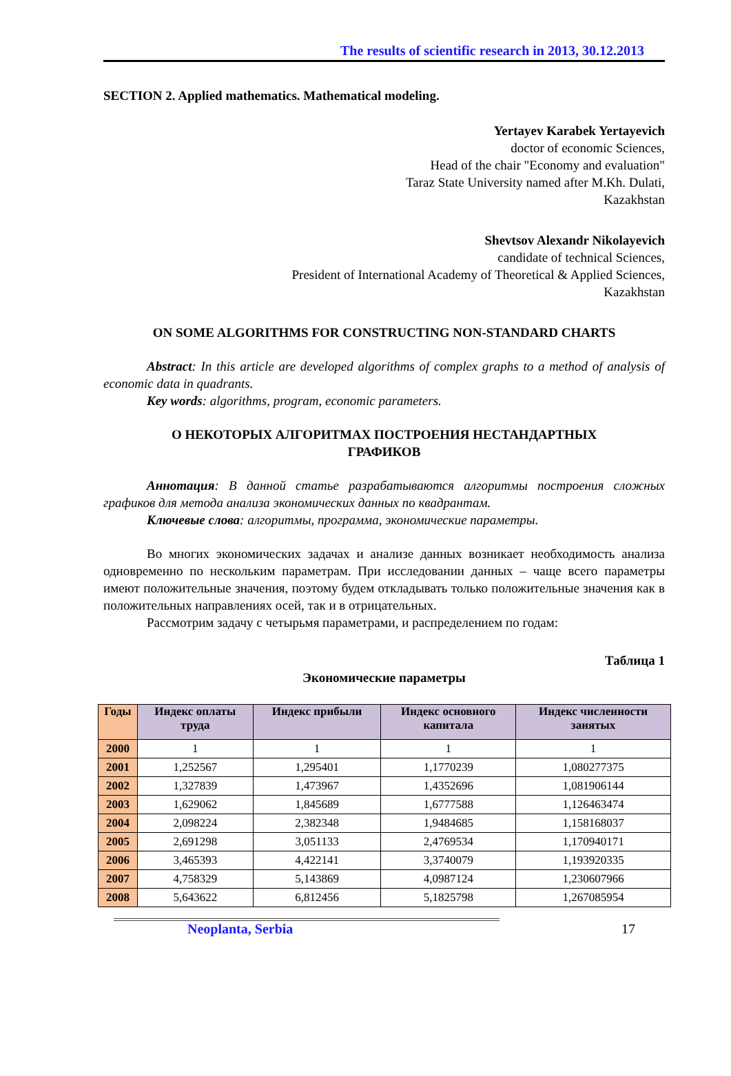The results of scientific research in 2013, 30.12.2013
SECTION 2. Applied mathematics. Mathematical modeling.
Yertayev Karabek Yertayevich
doctor of economic Sciences,
Head of the chair "Economy and evaluation"
Taraz State University named after M.Kh. Dulati,
Kazakhstan
Shevtsov Alexandr Nikolayevich
candidate of technical Sciences,
President of International Academy of Theoretical & Applied Sciences,
Kazakhstan
ON SOME ALGORITHMS FOR CONSTRUCTING NON-STANDARD CHARTS
Abstract: In this article are developed algorithms of complex graphs to a method of analysis of economic data in quadrants.
Key words: algorithms, program, economic parameters.
О НЕКОТОРЫХ АЛГОРИТМАХ ПОСТРОЕНИЯ НЕСТАНДАРТНЫХ
ГРАФИКОВ
Аннотация: В данной статье разрабатываются алгоритмы построения сложных графиков для метода анализа экономических данных по квадрантам.
Ключевые слова: алгоритмы, программа, экономические параметры.
Во многих экономических задачах и анализе данных возникает необходимость анализа одновременно по нескольким параметрам. При исследовании данных – чаще всего параметры имеют положительные значения, поэтому будем откладывать только положительные значения как в положительных направлениях осей, так и в отрицательных.
Рассмотрим задачу с четырьмя параметрами, и распределением по годам:
Таблица 1
Экономические параметры
| Годы | Индекс оплаты труда | Индекс прибыли | Индекс основного капитала | Индекс численности занятых |
| --- | --- | --- | --- | --- |
| 2000 | 1 | 1 | 1 | 1 |
| 2001 | 1,252567 | 1,295401 | 1,1770239 | 1,080277375 |
| 2002 | 1,327839 | 1,473967 | 1,4352696 | 1,081906144 |
| 2003 | 1,629062 | 1,845689 | 1,6777588 | 1,126463474 |
| 2004 | 2,098224 | 2,382348 | 1,9484685 | 1,158168037 |
| 2005 | 2,691298 | 3,051133 | 2,4769534 | 1,170940171 |
| 2006 | 3,465393 | 4,422141 | 3,3740079 | 1,193920335 |
| 2007 | 4,758329 | 5,143869 | 4,0987124 | 1,230607966 |
| 2008 | 5,643622 | 6,812456 | 5,1825798 | 1,267085954 |
Neoplanta, Serbia 17